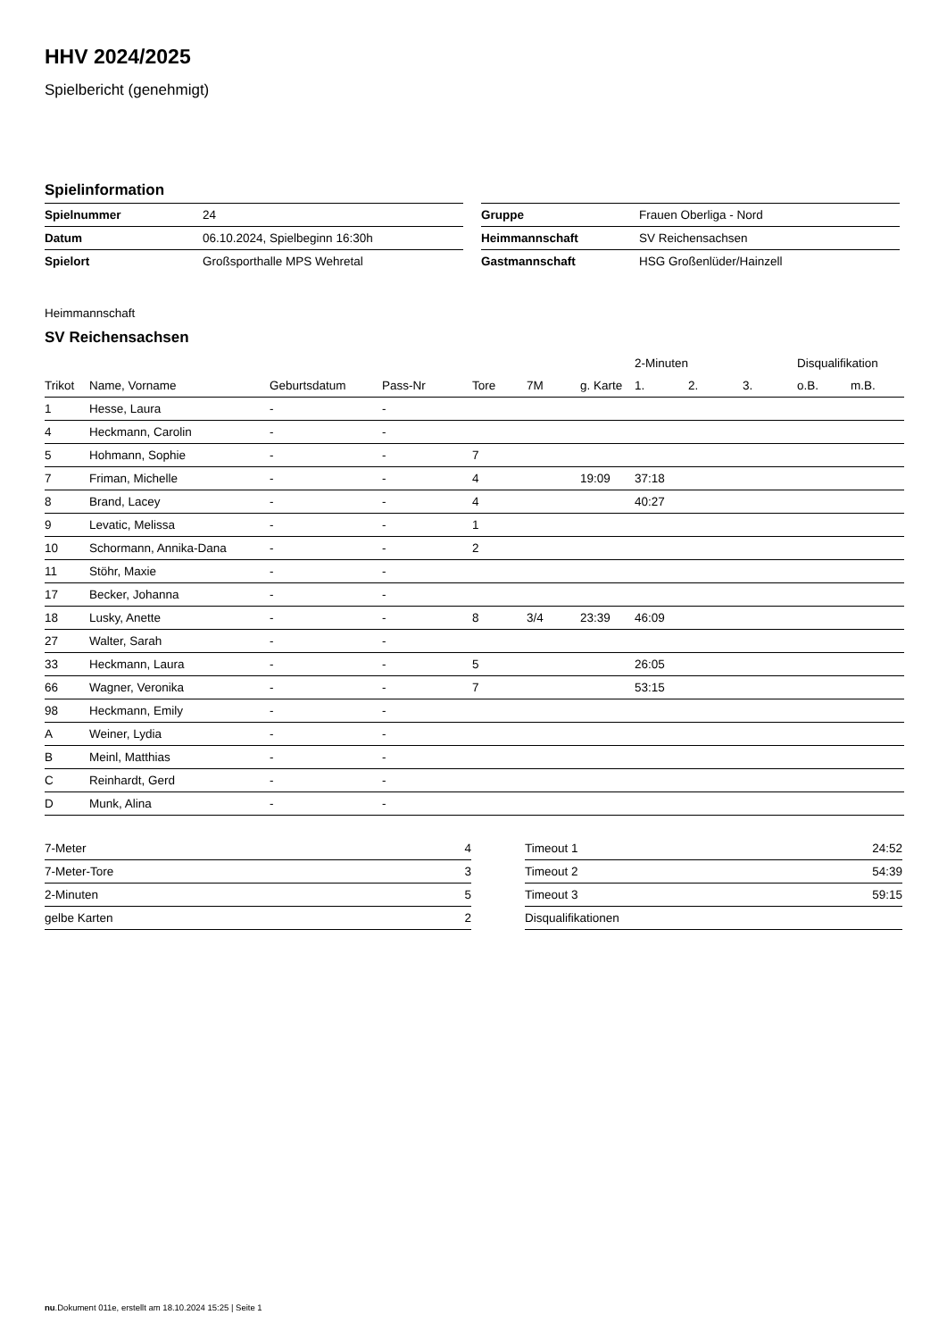HHV 2024/2025
Spielbericht (genehmigt)
Spielinformation
| Spielnummer | 24 |
| Datum | 06.10.2024, Spielbeginn 16:30h |
| Spielort | Großsporthalle MPS Wehretal |
| Gruppe | Frauen Oberliga - Nord |
| Heimmannschaft | SV Reichensachsen |
| Gastmannschaft | HSG Großenlüder/Hainzell |
Heimmannschaft
SV Reichensachsen
| | | | | | | | 2-Minuten | | | Disqualifikation | |
| --- | --- | --- | --- | --- | --- | --- | --- | --- | --- | --- | --- |
| Trikot | Name, Vorname | Geburtsdatum | Pass-Nr | Tore | 7M | g. Karte | 1. | 2. | 3. | o.B. | m.B. |
| 1 | Hesse, Laura | - | - | | | | | | | | |
| 4 | Heckmann, Carolin | - | - | | | | | | | | |
| 5 | Hohmann, Sophie | - | - | 7 | | | | | | | |
| 7 | Friman, Michelle | - | - | 4 | | 19:09 | 37:18 | | | | |
| 8 | Brand, Lacey | - | - | 4 | | | 40:27 | | | | |
| 9 | Levatic, Melissa | - | - | 1 | | | | | | | |
| 10 | Schormann, Annika-Dana | - | - | 2 | | | | | | | |
| 11 | Stöhr, Maxie | - | - | | | | | | | | |
| 17 | Becker, Johanna | - | - | | | | | | | | |
| 18 | Lusky, Anette | - | - | 8 | 3/4 | 23:39 | 46:09 | | | | |
| 27 | Walter, Sarah | - | - | | | | | | | | |
| 33 | Heckmann, Laura | - | - | 5 | | | 26:05 | | | | |
| 66 | Wagner, Veronika | - | - | 7 | | | 53:15 | | | | |
| 98 | Heckmann, Emily | - | - | | | | | | | | |
| A | Weiner, Lydia | - | - | | | | | | | | |
| B | Meinl, Matthias | - | - | | | | | | | | |
| C | Reinhardt, Gerd | - | - | | | | | | | | |
| D | Munk, Alina | - | - | | | | | | | | |
| 7-Meter | 4 |
| 7-Meter-Tore | 3 |
| 2-Minuten | 5 |
| gelbe Karten | 2 |
| Timeout 1 | 24:52 |
| Timeout 2 | 54:39 |
| Timeout 3 | 59:15 |
| Disqualifikationen | |
nu.Dokument 011e, erstellt am 18.10.2024 15:25 | Seite 1